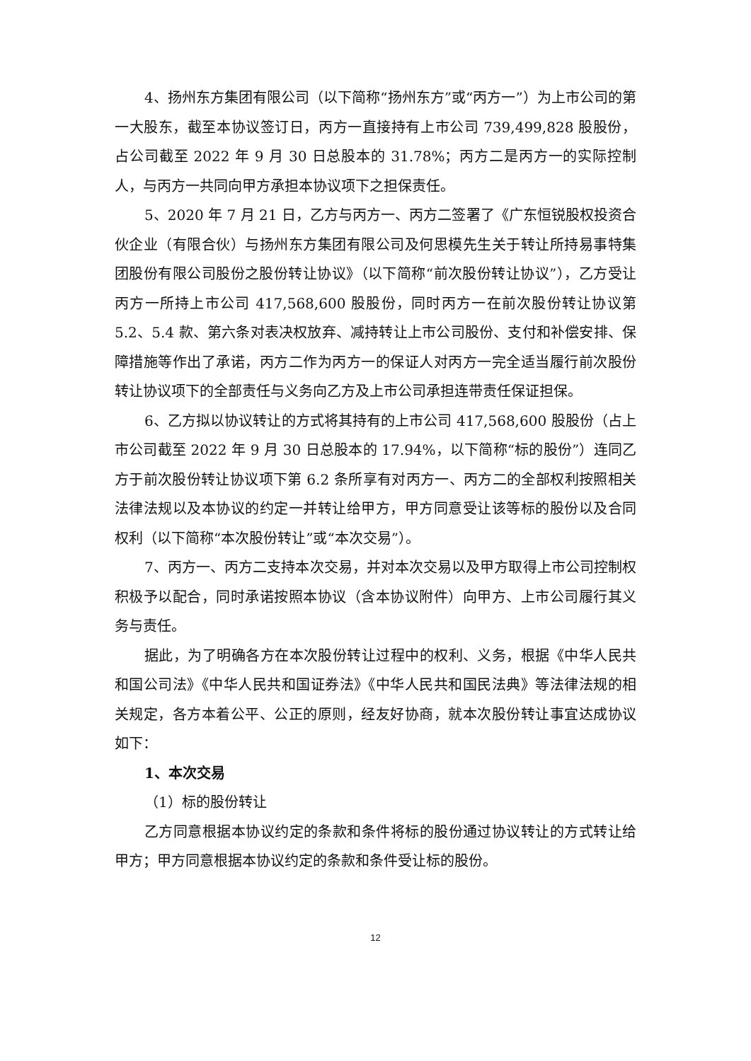4、扬州东方集团有限公司（以下简称“扬州东方”或“丙方一”）为上市公司的第一大股东，截至本协议签订日，丙方一直接持有上市公司 739,499,828 股股份，占公司截至 2022 年 9 月 30 日总股本的 31.78%；丙方二是丙方一的实际控制人，与丙方一共同向甲方承担本协议项下之担保责任。
5、2020 年 7 月 21 日，乙方与丙方一、丙方二签署了《广东恒锐股权投资合伙企业（有限合伙）与扬州东方集团有限公司及何思模先生关于转让所持易事特集团股份有限公司股份之股份转让协议》（以下简称“前次股份转让协议”），乙方受让丙方一所持上市公司 417,568,600 股股份，同时丙方一在前次股份转让协议第 5.2、5.4 款、第六条对表决权放弃、减持转让上市公司股份、支付和补偿安排、保障措施等作出了承诺，丙方二作为丙方一的保证人对丙方一完全适当履行前次股份转让协议项下的全部责任与义务向乙方及上市公司承担连带责任保证担保。
6、乙方拟以协议转让的方式将其持有的上市公司 417,568,600 股股份（占上市公司截至 2022 年 9 月 30 日总股本的 17.94%，以下简称“标的股份”）连同乙方于前次股份转让协议项下第 6.2 条所享有对丙方一、丙方二的全部权利按照相关法律法规以及本协议的约定一并转让给甲方，甲方同意受让该等标的股份以及合同权利（以下简称“本次股份转让”或“本次交易”）。
7、丙方一、丙方二支持本次交易，并对本次交易以及甲方取得上市公司控制权积极予以配合，同时承诺按照本协议（含本协议附件）向甲方、上市公司履行其义务与责任。
据此，为了明确各方在本次股份转让过程中的权利、义务，根据《中华人民共和国公司法》《中华人民共和国证券法》《中华人民共和国民法典》等法律法规的相关规定，各方本着公平、公正的原则，经友好协商，就本次股份转让事宜达成协议如下：
1、本次交易
（1）标的股份转让
乙方同意根据本协议约定的条款和条件将标的股份通过协议转让的方式转让给甲方；甲方同意根据本协议约定的条款和条件受让标的股份。
12